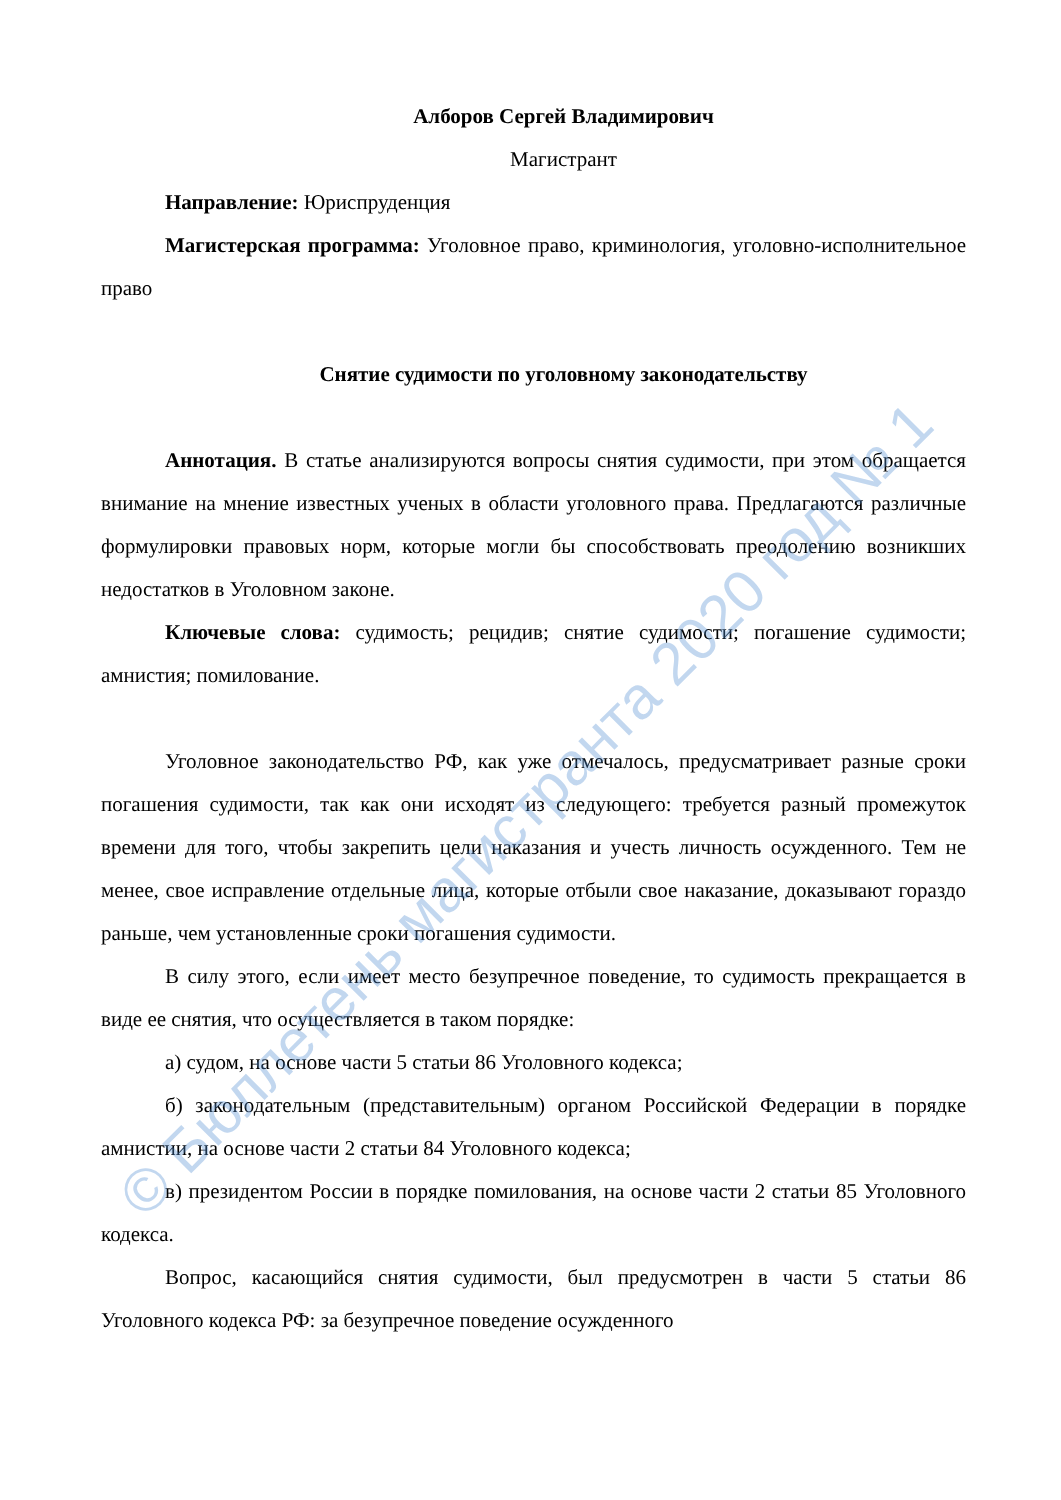Алборов Сергей Владимирович
Магистрант
Направление: Юриспруденция
Магистерская программа: Уголовное право, криминология, уголовно-исполнительное право
Снятие судимости по уголовному законодательству
Аннотация. В статье анализируются вопросы снятия судимости, при этом обращается внимание на мнение известных ученых в области уголовного права. Предлагаются различные формулировки правовых норм, которые могли бы способствовать преодолению возникших недостатков в Уголовном законе.
Ключевые слова: судимость; рецидив; снятие судимости; погашение судимости; амнистия; помилование.
Уголовное законодательство РФ, как уже отмечалось, предусматривает разные сроки погашения судимости, так как они исходят из следующего: требуется разный промежуток времени для того, чтобы закрепить цели наказания и учесть личность осужденного. Тем не менее, свое исправление отдельные лица, которые отбыли свое наказание, доказывают гораздо раньше, чем установленные сроки погашения судимости.
В силу этого, если имеет место безупречное поведение, то судимость прекращается в виде ее снятия, что осуществляется в таком порядке:
а) судом, на основе части 5 статьи 86 Уголовного кодекса;
б) законодательным (представительным) органом Российской Федерации в порядке амнистии, на основе части 2 статьи 84 Уголовного кодекса;
в) президентом России в порядке помилования, на основе части 2 статьи 85 Уголовного кодекса.
Вопрос, касающийся снятия судимости, был предусмотрен в части 5 статьи 86 Уголовного кодекса РФ: за безупречное поведение осужденного
© Бюллетень магистранта 2020 год № 1